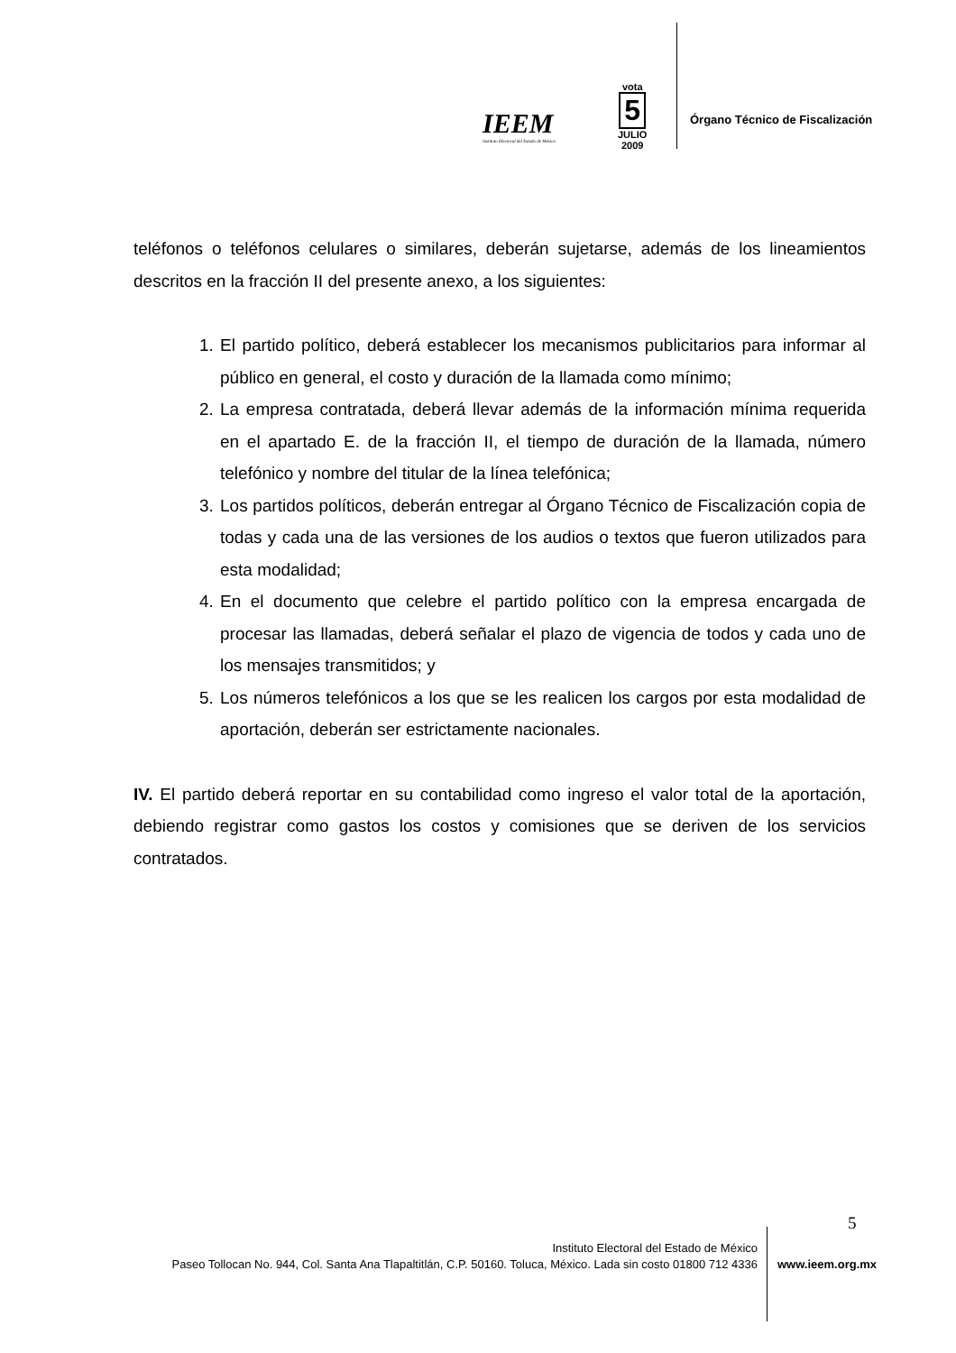IEEM
Instituto Electoral del Estado de México
vota
5
JULIO
2009
Órgano Técnico de Fiscalización
teléfonos o teléfonos celulares o similares, deberán sujetarse, además de los lineamientos descritos en la fracción II del presente anexo, a los siguientes:
1. El partido político, deberá establecer los mecanismos publicitarios para informar al público en general, el costo y duración de la llamada como mínimo;
2. La empresa contratada, deberá llevar además de la información mínima requerida en el apartado E. de la fracción II, el tiempo de duración de la llamada, número telefónico y nombre del titular de la línea telefónica;
3. Los partidos políticos, deberán entregar al Órgano Técnico de Fiscalización copia de todas y cada una de las versiones de los audios o textos que fueron utilizados para esta modalidad;
4. En el documento que celebre el partido político con la empresa encargada de procesar las llamadas, deberá señalar el plazo de vigencia de todos y cada uno de los mensajes transmitidos; y
5. Los números telefónicos a los que se les realicen los cargos por esta modalidad de aportación, deberán ser estrictamente nacionales.
IV. El partido deberá reportar en su contabilidad como ingreso el valor total de la aportación, debiendo registrar como gastos los costos y comisiones que se deriven de los servicios contratados.
5
Instituto Electoral del Estado de México
Paseo Tollocan No. 944, Col. Santa Ana Tlapaltitlán, C.P. 50160. Toluca, México. Lada sin costo 01800 712 4336
www.ieem.org.mx